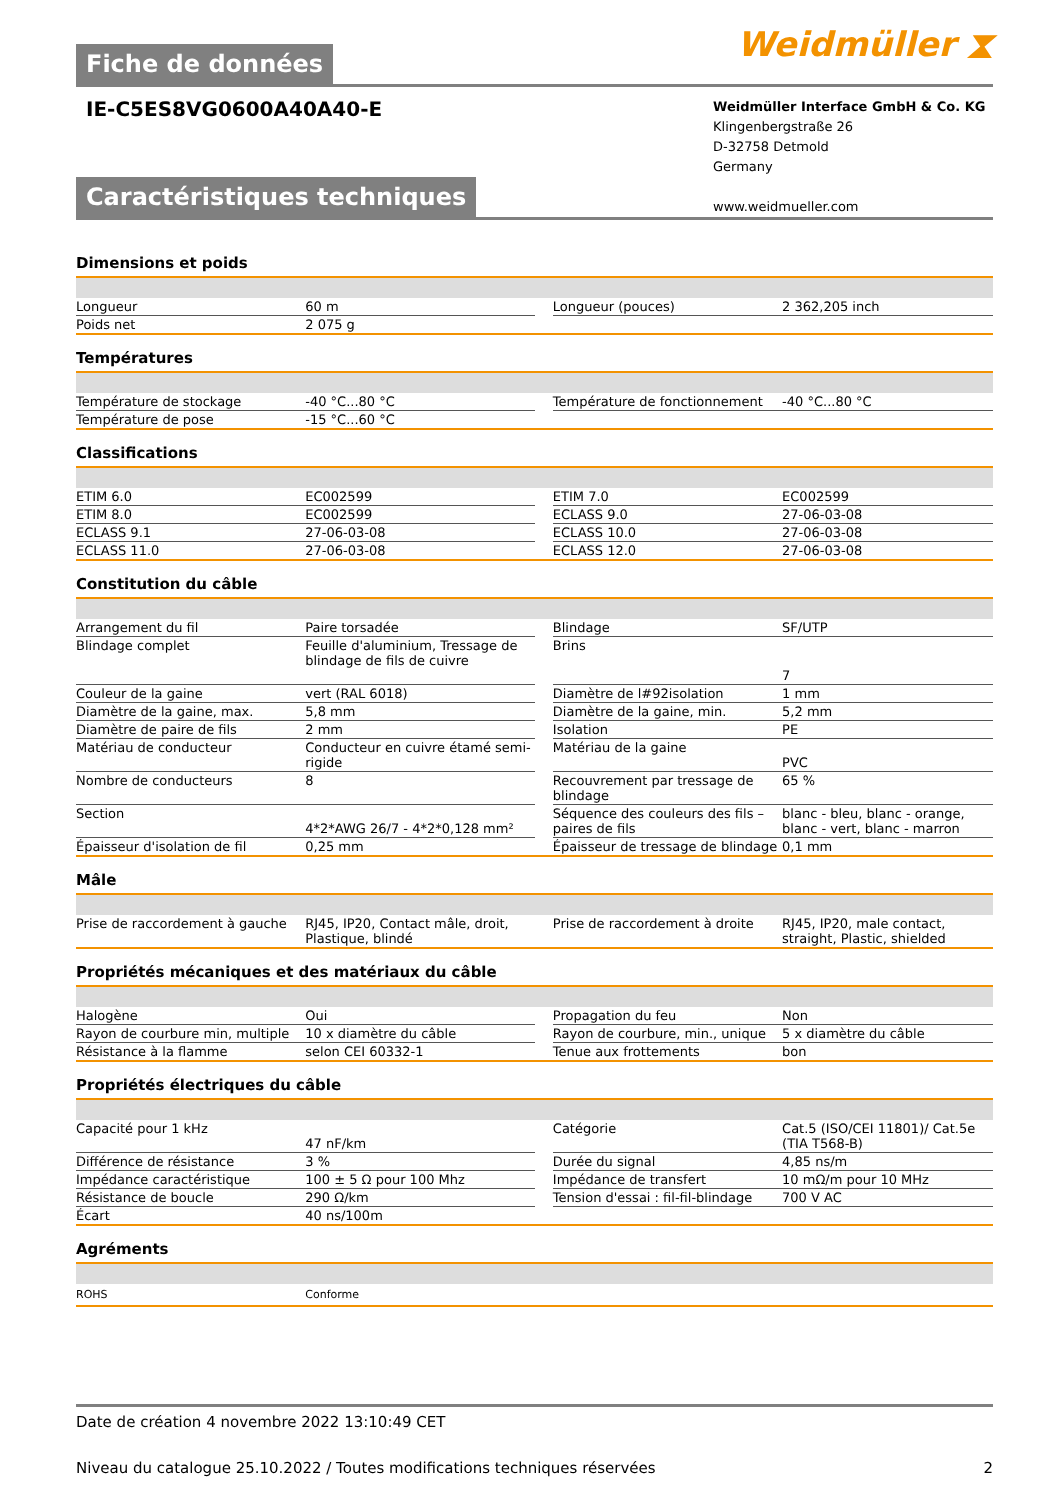Fiche de données
Weidmüller ⧗
IE-C5ES8VG0600A40A40-E
Weidmüller Interface GmbH & Co. KG
Klingenbergstraße 26
D-32758 Detmold
Germany
www.weidmueller.com
Caractéristiques techniques
Dimensions et poids
| Longueur | 60 m | | Longueur (pouces) | 2 362,205 inch |
| Poids net | 2 075 g | | | |
Températures
| Température de stockage | -40 °C...80 °C | | Température de fonctionnement | -40 °C...80 °C |
| Température de pose | -15 °C...60 °C | | | |
Classifications
| ETIM 6.0 | EC002599 | | ETIM 7.0 | EC002599 |
| ETIM 8.0 | EC002599 | | ECLASS 9.0 | 27-06-03-08 |
| ECLASS 9.1 | 27-06-03-08 | | ECLASS 10.0 | 27-06-03-08 |
| ECLASS 11.0 | 27-06-03-08 | | ECLASS 12.0 | 27-06-03-08 |
Constitution du câble
| Arrangement du fil | Paire torsadée | | Blindage | SF/UTP |
| Blindage complet | Feuille d'aluminium, Tressage de blindage de fils de cuivre | | Brins | 7 |
| Couleur de la gaine | vert (RAL 6018) | | Diamètre de l#92isolation | 1 mm |
| Diamètre de la gaine, max. | 5,8 mm | | Diamètre de la gaine, min. | 5,2 mm |
| Diamètre de paire de fils | 2 mm | | Isolation | PE |
| Matériau de conducteur | Conducteur en cuivre étamé semi-rigide | | Matériau de la gaine | PVC |
| Nombre de conducteurs | 8 | | Recouvrement par tressage de blindage | 65 % |
| Section | 4*2*AWG 26/7 - 4*2*0,128 mm² | | Séquence des couleurs des fils –paires de fils | blanc - bleu, blanc - orange, blanc - vert, blanc - marron |
| Épaisseur d'isolation de fil | 0,25 mm | | Épaisseur de tressage de blindage | 0,1 mm |
Mâle
| Prise de raccordement à gauche | RJ45, IP20, Contact mâle, droit, Plastique, blindé | | Prise de raccordement à droite | RJ45, IP20, male contact, straight, Plastic, shielded |
Propriétés mécaniques et des matériaux du câble
| Halogène | Oui | | Propagation du feu | Non |
| Rayon de courbure min, multiple | 10 x diamètre du câble | | Rayon de courbure, min., unique | 5 x diamètre du câble |
| Résistance à la flamme | selon CEI 60332-1 | | Tenue aux frottements | bon |
Propriétés électriques du câble
| Capacité pour 1 kHz | 47 nF/km | | Catégorie | Cat.5 (ISO/CEI 11801)/ Cat.5e (TIA T568-B) |
| Différence de résistance | 3 % | | Durée du signal | 4,85 ns/m |
| Impédance caractéristique | 100 ± 5 Ω pour 100 Mhz | | Impédance de transfert | 10 mΩ/m pour 10 MHz |
| Résistance de boucle | 290 Ω/km | | Tension d'essai : fil-fil-blindage | 700 V AC |
| Écart | 40 ns/100m | | | |
Agréments
| ROHS | Conforme | | | |
Date de création 4 novembre 2022 13:10:49 CET
Niveau du catalogue 25.10.2022 / Toutes modifications techniques réservées 2